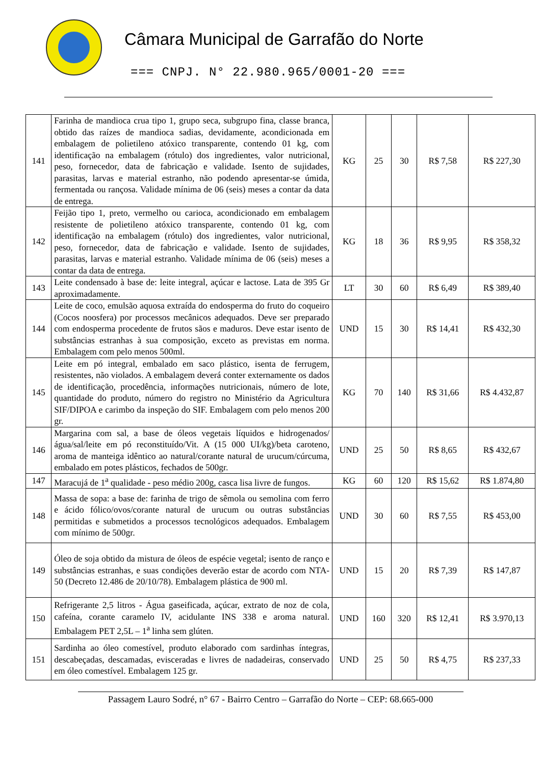Câmara Municipal de Garrafão do Norte
=== CNPJ. N° 22.980.965/0001-20 ===
| 141 | Farinha de mandioca crua tipo 1, grupo seca, subgrupo fina, classe branca, obtido das raízes de mandioca sadias, devidamente, acondicionada em embalagem de polietileno atóxico transparente, contendo 01 kg, com identificação na embalagem (rótulo) dos ingredientes, valor nutricional, peso, fornecedor, data de fabricação e validade. Isento de sujidades, parasitas, larvas e material estranho, não podendo apresentar-se úmida, fermentada ou rançosa. Validade mínima de 06 (seis) meses a contar da data de entrega. | KG | 25 | 30 | R$ 7,58 | R$ 227,30 |
| 142 | Feijão tipo 1, preto, vermelho ou carioca, acondicionado em embalagem resistente de polietileno atóxico transparente, contendo 01 kg, com identificação na embalagem (rótulo) dos ingredientes, valor nutricional, peso, fornecedor, data de fabricação e validade. Isento de sujidades, parasitas, larvas e material estranho. Validade mínima de 06 (seis) meses a contar da data de entrega. | KG | 18 | 36 | R$ 9,95 | R$ 358,32 |
| 143 | Leite condensado à base de: leite integral, açúcar e lactose. Lata de 395 Gr aproximadamente. | LT | 30 | 60 | R$ 6,49 | R$ 389,40 |
| 144 | Leite de coco, emulsão aquosa extraída do endosperma do fruto do coqueiro (Cocos noosfera) por processos mecânicos adequados. Deve ser preparado com endosperma procedente de frutos sãos e maduros. Deve estar isento de substâncias estranhas à sua composição, exceto as previstas em norma. Embalagem com pelo menos 500ml. | UND | 15 | 30 | R$ 14,41 | R$ 432,30 |
| 145 | Leite em pó integral, embalado em saco plástico, isenta de ferrugem, resistentes, não violados. A embalagem deverá conter externamente os dados de identificação, procedência, informações nutricionais, número de lote, quantidade do produto, número do registro no Ministério da Agricultura SIF/DIPOA e carimbo da inspeção do SIF. Embalagem com pelo menos 200 gr. | KG | 70 | 140 | R$ 31,66 | R$ 4.432,87 |
| 146 | Margarina com sal, a base de óleos vegetais líquidos e hidrogenados/água/sal/leite em pó reconstituído/Vit. A (15 000 UI/kg)/beta caroteno, aroma de manteiga idêntico ao natural/corante natural de urucum/cúrcuma, embalado em potes plásticos, fechados de 500gr. | UND | 25 | 50 | R$ 8,65 | R$ 432,67 |
| 147 | Maracujá de 1<sup>a</sup> qualidade - peso médio 200g, casca lisa livre de fungos. | KG | 60 | 120 | R$ 15,62 | R$ 1.874,80 |
| 148 | Massa de sopa: a base de: farinha de trigo de sêmola ou semolina com ferro e ácido fólico/ovos/corante natural de urucum ou outras substâncias permitidas e submetidos a processos tecnológicos adequados. Embalagem com mínimo de 500gr. | UND | 30 | 60 | R$ 7,55 | R$ 453,00 |
| 149 | Óleo de soja obtido da mistura de óleos de espécie vegetal; isento de ranço e substâncias estranhas, e suas condições deverão estar de acordo com NTA-50 (Decreto 12.486 de 20/10/78). Embalagem plástica de 900 ml. | UND | 15 | 20 | R$ 7,39 | R$ 147,87 |
| 150 | Refrigerante 2,5 litros - Água gaseificada, açúcar, extrato de noz de cola, cafeína, corante caramelo IV, acidulante INS 338 e aroma natural. Embalagem PET 2,5L – 1<sup>a</sup> linha sem glúten. | UND | 160 | 320 | R$ 12,41 | R$ 3.970,13 |
| 151 | Sardinha ao óleo comestível, produto elaborado com sardinhas íntegras, descabeçadas, descamadas, evisceradas e livres de nadadeiras, conservado em óleo comestível. Embalagem 125 gr. | UND | 25 | 50 | R$ 4,75 | R$ 237,33 |
Passagem Lauro Sodré, n° 67 - Bairro Centro – Garrafão do Norte – CEP: 68.665-000